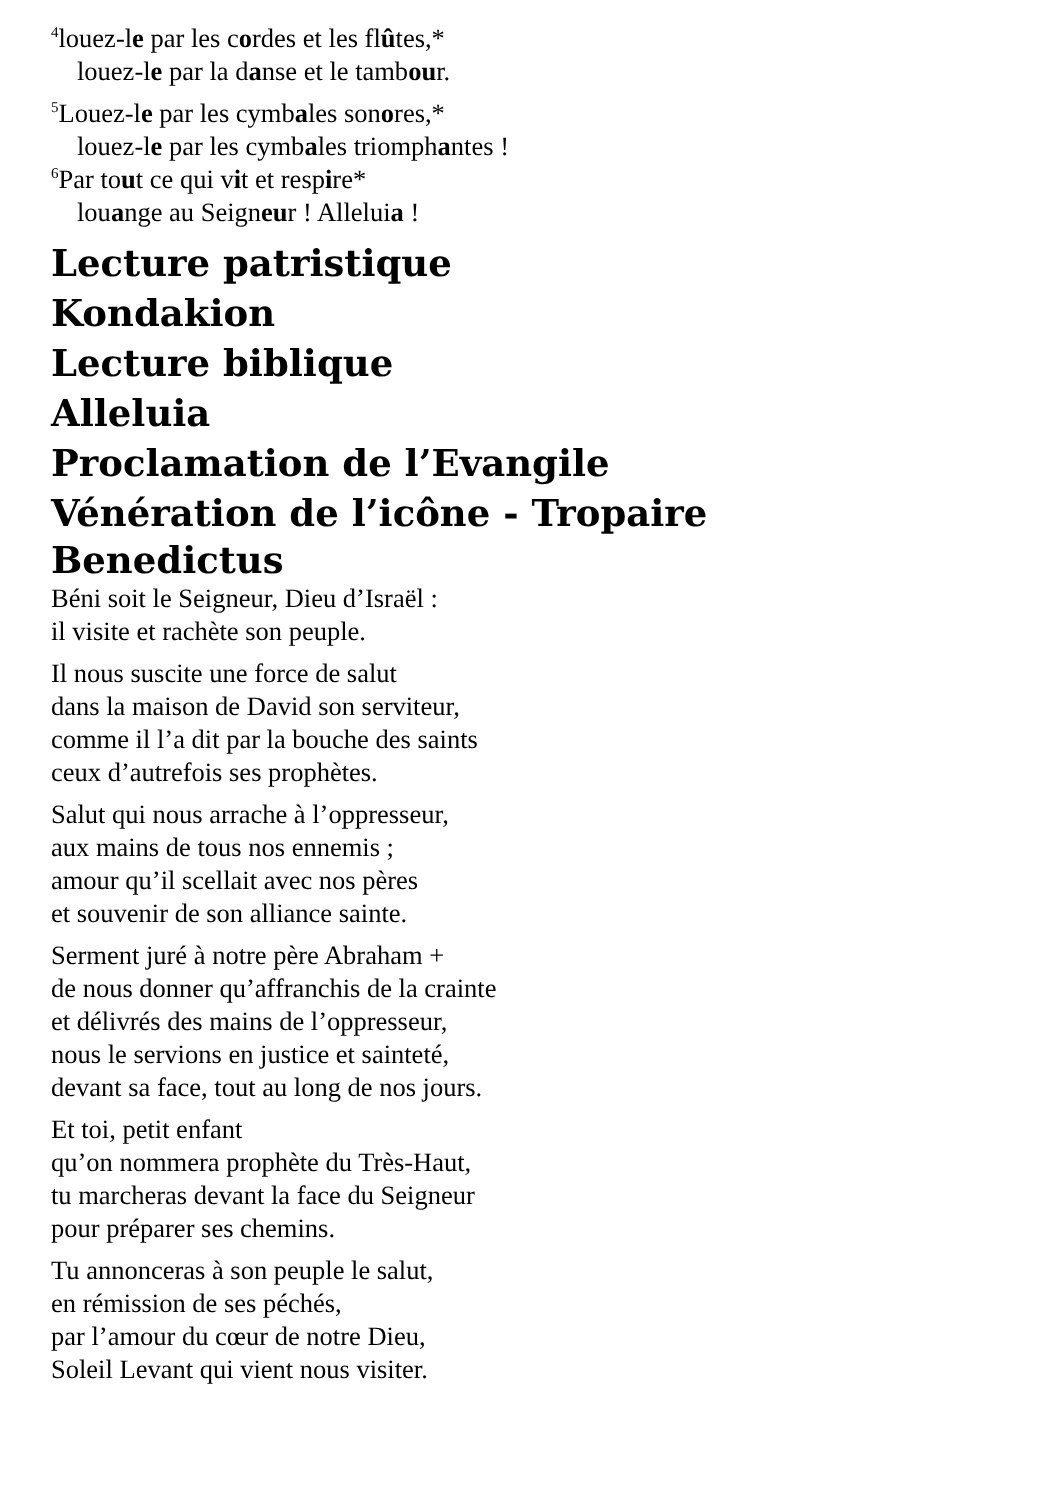<sup>4</sup> louez-le par les cordes et les flûtes,*
louez-le par la danse et le tambour.
<sup>5</sup> Louez-le par les cymbales sonores,*
louez-le par les cymbales triomphantes !
<sup>6</sup> Par tout ce qui vit et respire*
louange au Seigneur ! Alleluia !
Lecture patristique
Kondakion
Lecture biblique
Alleluia
Proclamation de l’Evangile
Vénération de l’icône - Tropaire
Benedictus
Béni soit le Seigneur, Dieu d’Israël :
il visite et rachète son peuple.
Il nous suscite une force de salut
dans la maison de David son serviteur,
comme il l’a dit par la bouche des saints
ceux d’autrefois ses prophètes.
Salut qui nous arrache à l’oppresseur,
aux mains de tous nos ennemis ;
amour qu’il scellait avec nos pères
et souvenir de son alliance sainte.
Serment juré à notre père Abraham +
de nous donner qu’affranchis de la crainte
et délivrés des mains de l’oppresseur,
nous le servions en justice et sainteté,
devant sa face, tout au long de nos jours.
Et toi, petit enfant
qu’on nommera prophète du Très-Haut,
tu marcheras devant la face du Seigneur
pour préparer ses chemins.
Tu annonceras à son peuple le salut,
en rémission de ses péchés,
par l’amour du cœur de notre Dieu,
Soleil Levant qui vient nous visiter.